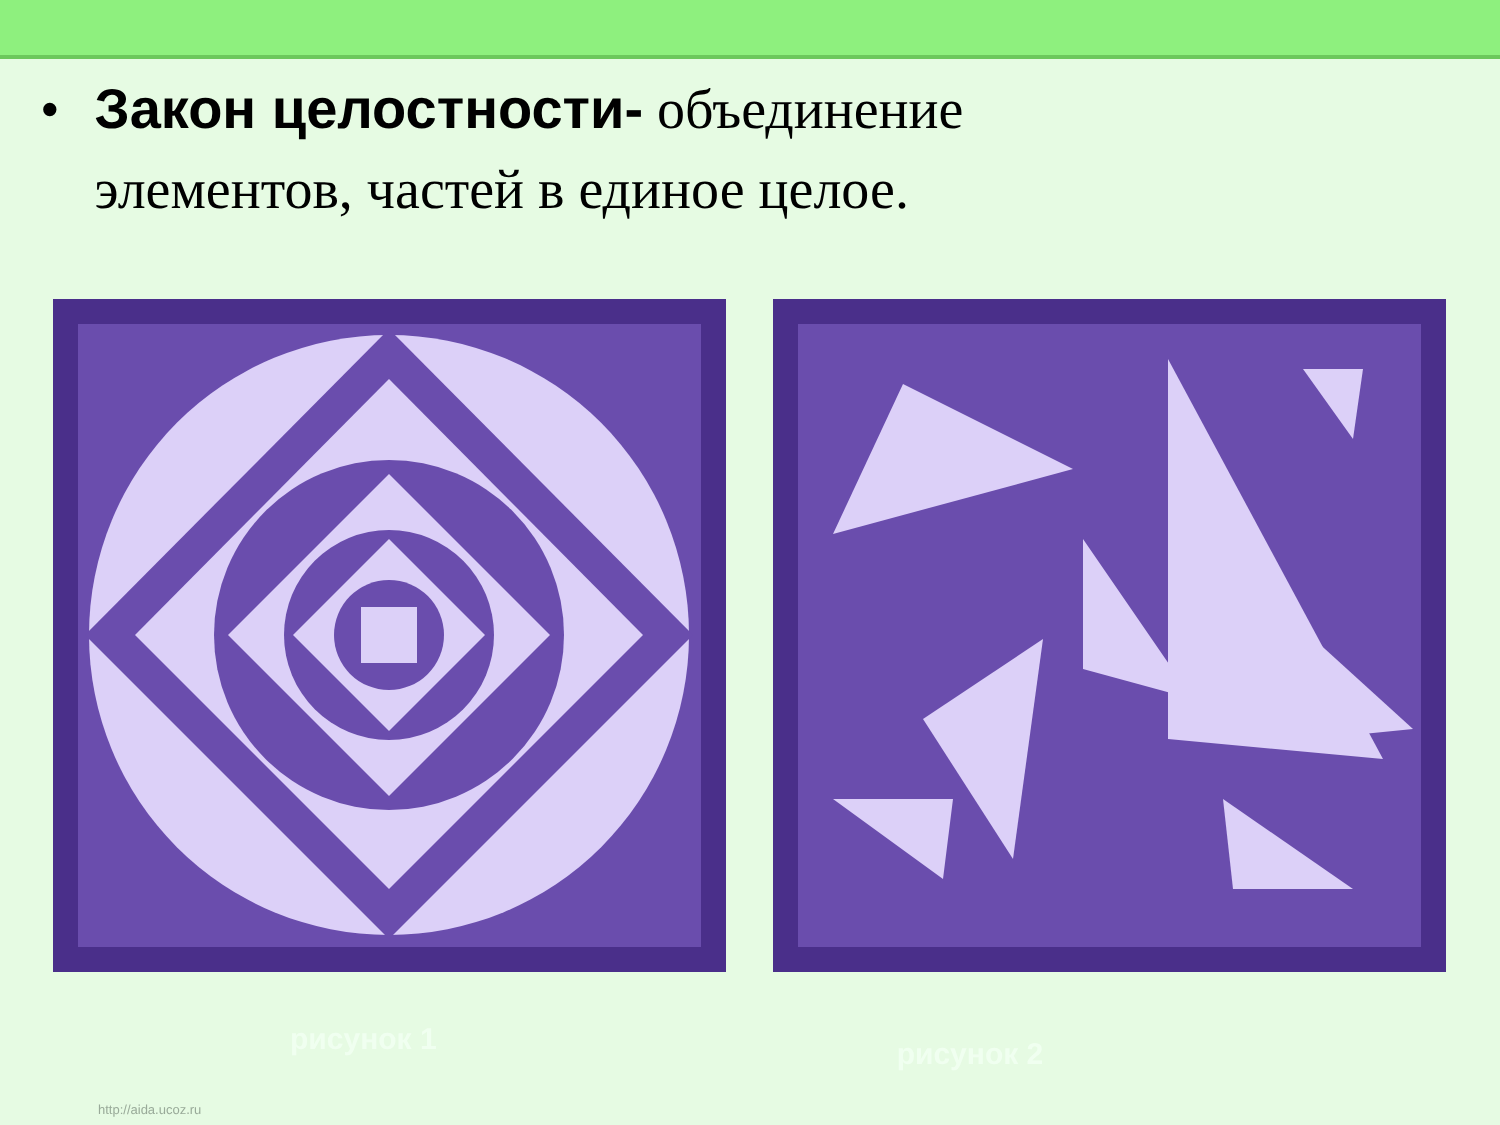• Закон целостности- объединение
элементов, частей в единое целое.
рисунок 1 рисунок 2
http://aida.ucoz.ru